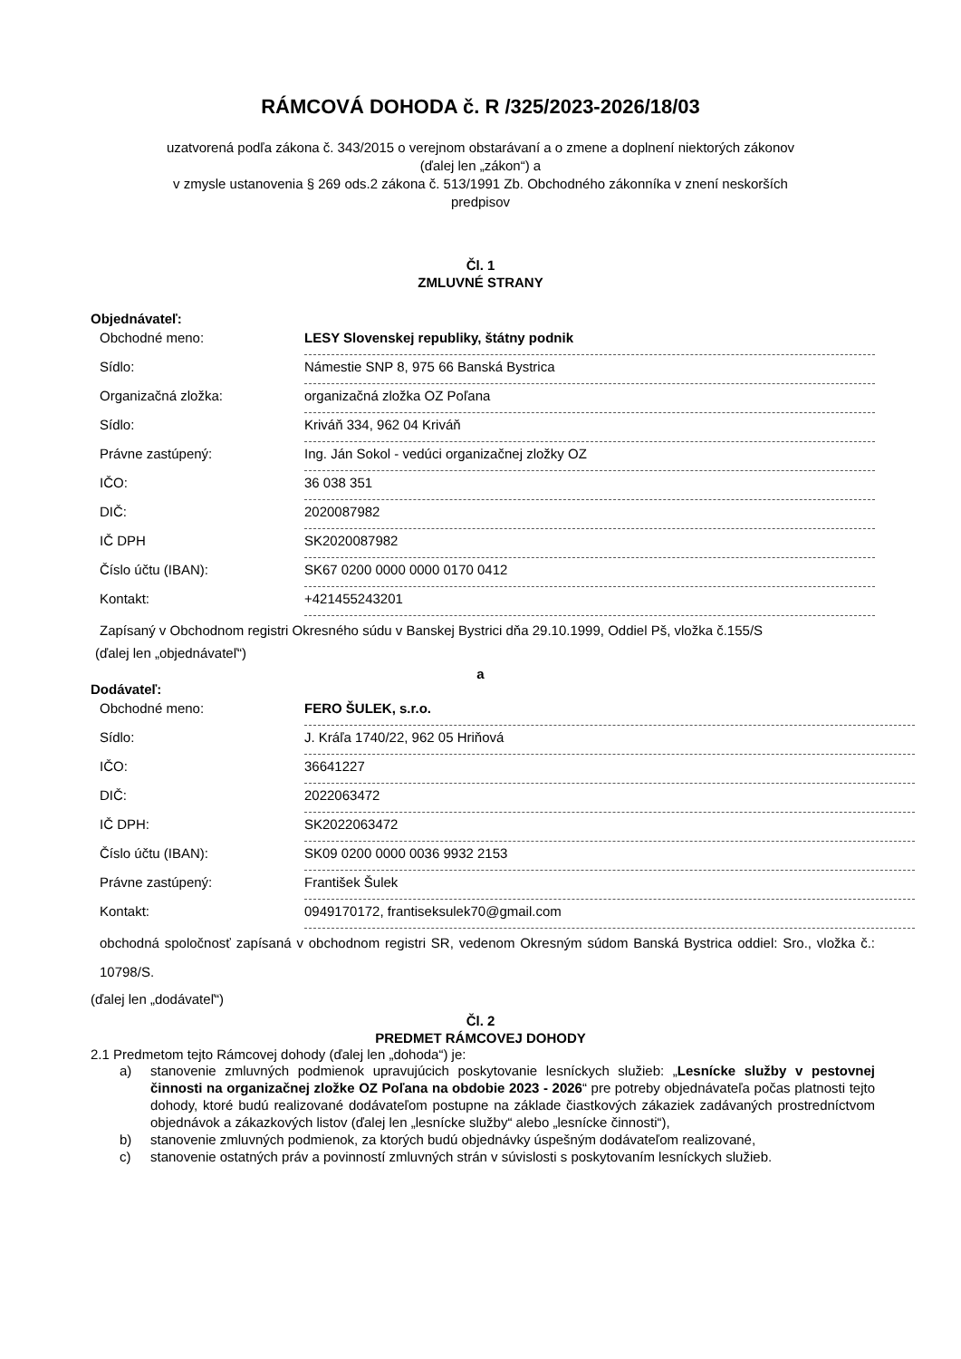RÁMCOVÁ DOHODA č. R /325/2023-2026/18/03
uzatvorená podľa zákona č. 343/2015 o verejnom obstarávaní a o zmene a doplnení niektorých zákonov
(ďalej len „zákon“) a
v zmysle ustanovenia § 269 ods.2 zákona č. 513/1991 Zb. Obchodného zákonníka v znení neskorších
predpisov
Čl. 1
ZMLUVNÉ STRANY
Objednávateľ:
| Obchodné meno: | LESY Slovenskej republiky, štátny podnik |
| Sídlo: | Námestie SNP 8, 975 66 Banská Bystrica |
| Organizačná zložka: | organizačná zložka OZ Poľana |
| Sídlo: | Kriváň 334, 962 04 Kriváň |
| Právne zastúpený: | Ing. Ján Sokol - vedúci organizačnej zložky OZ |
| IČO: | 36 038 351 |
| DIČ: | 2020087982 |
| IČ DPH | SK2020087982 |
| Číslo účtu (IBAN): | SK67 0200 0000 0000 0170 0412 |
| Kontakt: | +421455243201 |
Zapísaný v Obchodnom registri Okresného súdu v Banskej Bystrici dňa 29.10.1999, Oddiel Pš, vložka č.155/S
(ďalej len „objednávateľ“)
a
Dodávateľ:
| Obchodné meno: | FERO ŠULEK, s.r.o. |
| Sídlo: | J. Kráľa 1740/22, 962 05 Hriňová |
| IČO: | 36641227 |
| DIČ: | 2022063472 |
| IČ DPH: | SK2022063472 |
| Číslo účtu (IBAN): | SK09 0200 0000 0036 9932 2153 |
| Právne zastúpený: | František Šulek |
| Kontakt: | 0949170172, frantiseksulek70@gmail.com |
obchodná spoločnosť zapísaná v obchodnom registri SR, vedenom Okresným súdom Banská Bystrica oddiel: Sro., vložka č.: 10798/S.
(ďalej len „dodávateľ“)
Čl. 2
PREDMET RÁMCOVEJ DOHODY
2.1 Predmetom tejto Rámcovej dohody (ďalej len „dohoda“) je:
a) stanovenie zmluvných podmienok upravujúcich poskytovanie lesníckych služieb: „Lesnícke služby v pestovnej činnosti na organizačnej zložke OZ Poľana na obdobie 2023 - 2026“ pre potreby objednávateľa počas platnosti tejto dohody, ktoré budú realizované dodávateľom postupne na základe čiastkových zákaziek zadávaných prostredníctvom objednávok a zákazkových listov (ďalej len „lesnícke služby“ alebo „lesnícke činnosti“),
b) stanovenie zmluvných podmienok, za ktorých budú objednávky úspešným dodávateľom realizované,
c) stanovenie ostatných práv a povinností zmluvných strán v súvislosti s poskytovaním lesníckych služieb.